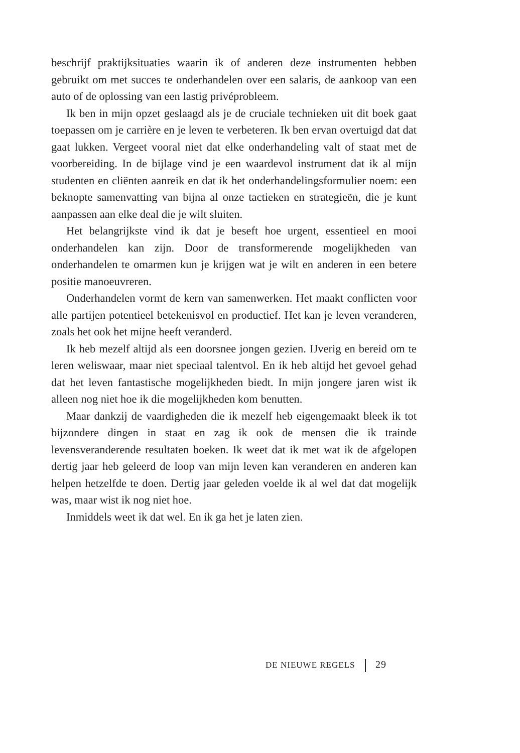beschrijf praktijksituaties waarin ik of anderen deze instrumenten heb­ben gebruikt om met succes te onderhandelen over een salaris, de aan­koop van een auto of de oplossing van een lastig privéprobleem.
Ik ben in mijn opzet geslaagd als je de cruciale technieken uit dit boek gaat toepassen om je carrière en je leven te verbeteren. Ik ben ervan overtuigd dat dat gaat lukken. Vergeet vooral niet dat elke onderhande­ling valt of staat met de voorbereiding. In de bijlage vind je een waarde­vol instrument dat ik al mijn studenten en cliënten aanreik en dat ik het onderhandelingsformulier noem: een beknopte samenvatting van bijna al onze tactieken en strategieën, die je kunt aanpassen aan elke deal die je wilt sluiten.
Het belangrijkste vind ik dat je beseft hoe urgent, essentieel en mooi onderhandelen kan zijn. Door de transformerende mogelijkheden van onderhandelen te omarmen kun je krijgen wat je wilt en anderen in een betere positie manoeuvreren.
Onderhandelen vormt de kern van samenwerken. Het maakt con­flicten voor alle partijen potentieel betekenisvol en productief. Het kan je leven veranderen, zoals het ook het mijne heeft veranderd.
Ik heb mezelf altijd als een doorsnee jongen gezien. IJverig en bereid om te leren weliswaar, maar niet speciaal talentvol. En ik heb altijd het gevoel gehad dat het leven fantastische mogelijkheden biedt. In mijn jongere jaren wist ik alleen nog niet hoe ik die mogelijkheden kom be­nutten.
Maar dankzij de vaardigheden die ik mezelf heb eigengemaakt bleek ik tot bijzondere dingen in staat en zag ik ook de mensen die ik trainde levensveranderende resultaten boeken. Ik weet dat ik met wat ik de af­gelopen dertig jaar heb geleerd de loop van mijn leven kan veranderen en anderen kan helpen hetzelfde te doen. Dertig jaar geleden voelde ik al wel dat dat mogelijk was, maar wist ik nog niet hoe.
Inmiddels weet ik dat wel. En ik ga het je laten zien.
DE NIEUWE REGELS 29